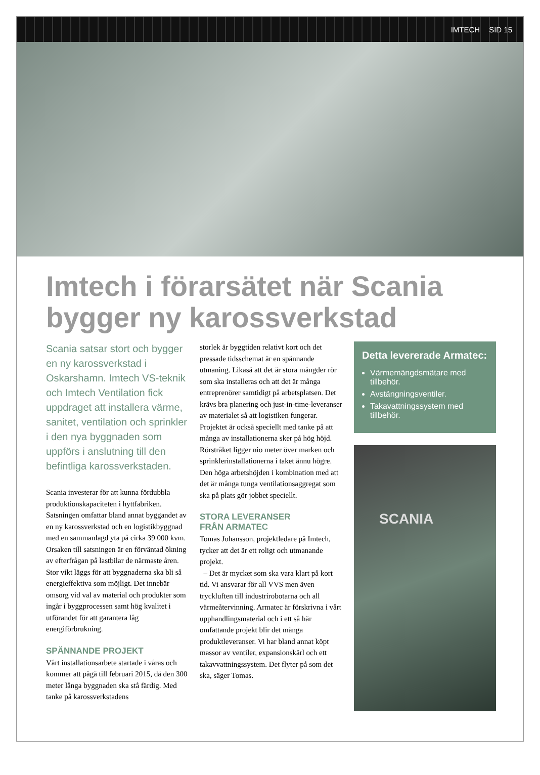IMTECH SID 15
Imtech i förarsätet när Scania
bygger ny karossverkstad
Scania satsar stort och bygger en ny karossverkstad i Oskarshamn. Imtech VS-teknik och Imtech Ventilation fick uppdraget att installera värme, sanitet, ventilation och sprinkler i den nya byggnaden som uppförs i anslutning till den befintliga karossverkstaden.
Scania investerar för att kunna fördubbla produktionskapaciteten i hyttfabriken. Satsningen omfattar bland annat byggandet av en ny karossverkstad och en logistik­byggnad med en sammanlagd yta på cirka 39 000 kvm. Orsaken till satsningen är en förväntad ökning av efterfrågan på lastbilar de närmaste åren. Stor vikt läggs för att byggnaderna ska bli så energieffektiva som möjligt. Det innebär omsorg vid val av material och produkter som ingår i byggprocessen samt hög kvalitet i utförandet för att garantera låg energiförbrukning.
SPÄNNANDE PROJEKT
Vårt installationsarbete startade i våras och kommer att pågå till februari 2015, då den 300 meter långa byggnaden ska stå färdig. Med tanke på karossverkstadens
storlek är byggtiden relativt kort och det pressade tidsschemat är en spännande utmaning. Likaså att det är stora mängder rör som ska installeras och att det är många entreprenörer samtidigt på arbetsplatsen. Det krävs bra planering och just-in-time-leveranser av materialet så att logistiken fungerar. Projektet är också speciellt med tanke på att många av installationerna sker på hög höjd. Rörstråket ligger nio meter över marken och sprinklerinstallationerna i taket ännu högre. Den höga arbetshöjden i kombination med att det är många tunga ventilationsaggregat som ska på plats gör jobbet speciellt.
STORA LEVERANSER
FRÅN ARMATEC
Tomas Johansson, projektledare på Imtech, tycker att det är ett roligt och utmanande projekt.
– Det är mycket som ska vara klart på kort tid. Vi ansvarar för all VVS men även tryckluften till industrirobotarna och all värmeåtervinning. Armatec är förskrivna i vårt upphandlingsmaterial och i ett så här omfattande projekt blir det många produktleveranser. Vi har bland annat köpt massor av ventiler, expansionskärl och ett takavvattningssystem. Det flyter på som det ska, säger Tomas.
Detta levererade Armatec:
Värmemängdsmätare med tillbehör.
Avstängningsventiler.
Takavattningssystem med tillbehör.
SCANIA